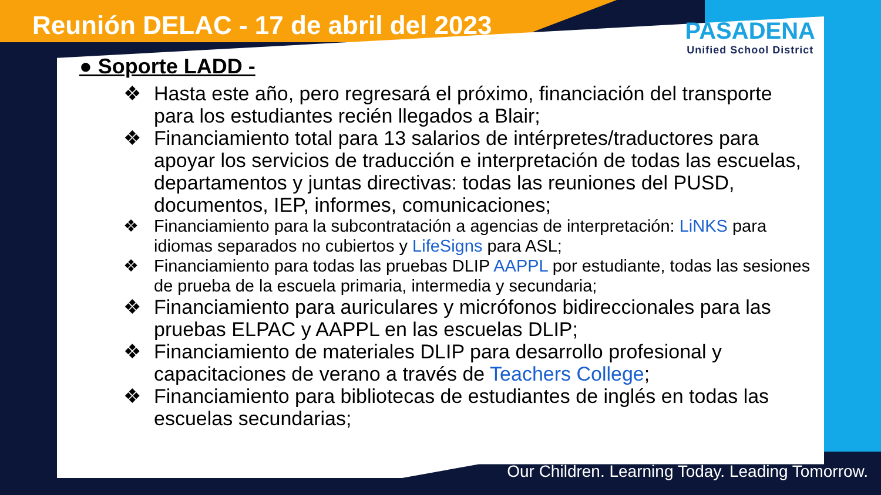Reunión DELAC - 17 de abril del 2023
PASADENA
Unified School District
● Soporte LADD -
❖ Hasta este año, pero regresará el próximo, financiación del transporte para los estudiantes recién llegados a Blair;
❖ Financiamiento total para 13 salarios de intérpretes/traductores para apoyar los servicios de traducción e interpretación de todas las escuelas, departamentos y juntas directivas: todas las reuniones del PUSD, documentos, IEP, informes, comunicaciones;
❖ Financiamiento para la subcontratación a agencias de interpretación: LiNKS para idiomas separados no cubiertos y LifeSigns para ASL;
❖ Financiamiento para todas las pruebas DLIP AAPPL por estudiante, todas las sesiones de prueba de la escuela primaria, intermedia y secundaria;
❖ Financiamiento para auriculares y micrófonos bidireccionales para las pruebas ELPAC y AAPPL en las escuelas DLIP;
❖ Financiamiento de materiales DLIP para desarrollo profesional y capacitaciones de verano a través de Teachers College;
❖ Financiamiento para bibliotecas de estudiantes de inglés en todas las escuelas secundarias;
Our Children. Learning Today. Leading Tomorrow.